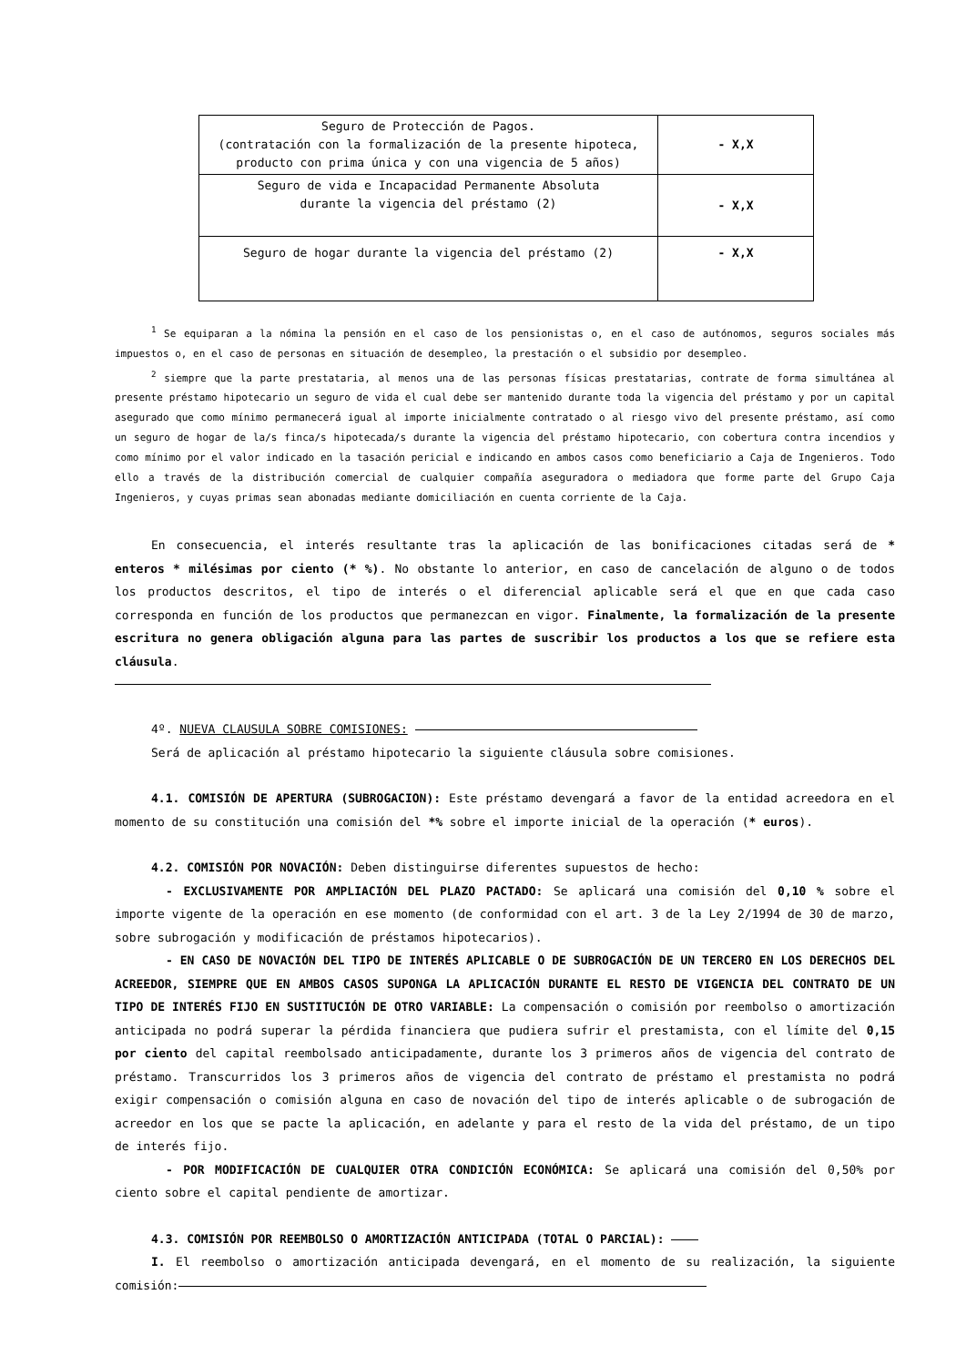| Seguro de Protección de Pagos. (contratación con la formalización de la presente hipoteca, producto con prima única y con una vigencia de 5 años) | - X,X |
| Seguro de vida e Incapacidad Permanente Absoluta durante la vigencia del préstamo (2) | - X,X |
| Seguro de hogar durante la vigencia del préstamo (2) | - X,X |
<sup>1</sup> Se equiparan a la nómina la pensión en el caso de los pensionistas o, en el caso de autónomos, seguros sociales más impuestos o, en el caso de personas en situación de desempleo, la prestación o el subsidio por desempleo.
<sup>2</sup> siempre que la parte prestataria, al menos una de las personas físicas prestatarias, contrate de forma simultánea al presente préstamo hipotecario un seguro de vida el cual debe ser mantenido durante toda la vigencia del préstamo y por un capital asegurado que como mínimo permanecerá igual al importe inicialmente contratado o al riesgo vivo del presente préstamo, así como un seguro de hogar de la/s finca/s hipotecada/s durante la vigencia del préstamo hipotecario, con cobertura contra incendios y como mínimo por el valor indicado en la tasación pericial e indicando en ambos casos como beneficiario a Caja de Ingenieros. Todo ello a través de la distribución comercial de cualquier compañía aseguradora o mediadora que forme parte del Grupo Caja Ingenieros, y cuyas primas sean abonadas mediante domiciliación en cuenta corriente de la Caja.
En consecuencia, el interés resultante tras la aplicación de las bonificaciones citadas será de * enteros * milésimas por ciento (* %). No obstante lo anterior, en caso de cancelación de alguno o de todos los productos descritos, el tipo de interés o el diferencial aplicable será el que en que cada caso corresponda en función de los productos que permanezcan en vigor. Finalmente, la formalización de la presente escritura no genera obligación alguna para las partes de suscribir los productos a los que se refiere esta cláusula.
4º. NUEVA CLAUSULA SOBRE COMISIONES:
Será de aplicación al préstamo hipotecario la siguiente cláusula sobre comisiones.
4.1. COMISIÓN DE APERTURA (SUBROGACION): Este préstamo devengará a favor de la entidad acreedora en el momento de su constitución una comisión del *% sobre el importe inicial de la operación (* euros).
4.2. COMISIÓN POR NOVACIÓN: Deben distinguirse diferentes supuestos de hecho:
- EXCLUSIVAMENTE POR AMPLIACIÓN DEL PLAZO PACTADO: Se aplicará una comisión del 0,10 % sobre el importe vigente de la operación en ese momento (de conformidad con el art. 3 de la Ley 2/1994 de 30 de marzo, sobre subrogación y modificación de préstamos hipotecarios).
- EN CASO DE NOVACIÓN DEL TIPO DE INTERÉS APLICABLE O DE SUBROGACIÓN DE UN TERCERO EN LOS DERECHOS DEL ACREEDOR, SIEMPRE QUE EN AMBOS CASOS SUPONGA LA APLICACIÓN DURANTE EL RESTO DE VIGENCIA DEL CONTRATO DE UN TIPO DE INTERÉS FIJO EN SUSTITUCIÓN DE OTRO VARIABLE: La compensación o comisión por reembolso o amortización anticipada no podrá superar la pérdida financiera que pudiera sufrir el prestamista, con el límite del 0,15 por ciento del capital reembolsado anticipadamente, durante los 3 primeros años de vigencia del contrato de préstamo. Transcurridos los 3 primeros años de vigencia del contrato de préstamo el prestamista no podrá exigir compensación o comisión alguna en caso de novación del tipo de interés aplicable o de subrogación de acreedor en los que se pacte la aplicación, en adelante y para el resto de la vida del préstamo, de un tipo de interés fijo.
- POR MODIFICACIÓN DE CUALQUIER OTRA CONDICIÓN ECONÓMICA: Se aplicará una comisión del 0,50% por ciento sobre el capital pendiente de amortizar.
4.3. COMISIÓN POR REEMBOLSO O AMORTIZACIÓN ANTICIPADA (TOTAL O PARCIAL):
I. El reembolso o amortización anticipada devengará, en el momento de su realización, la siguiente comisión: